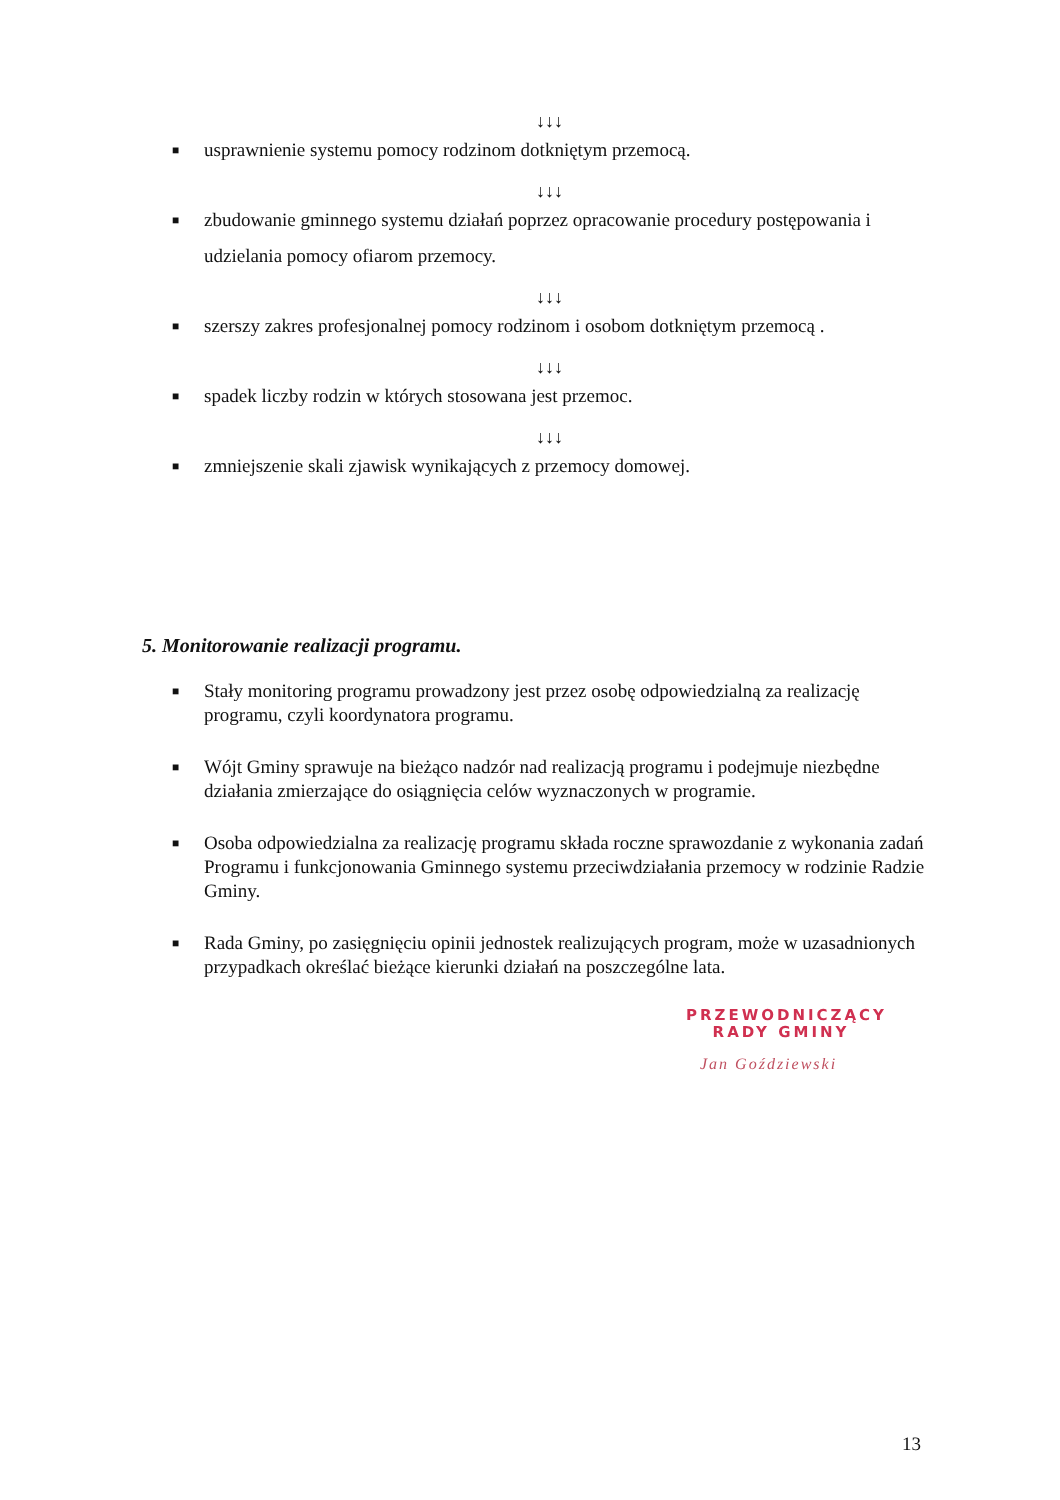↓↓↓
■ usprawnienie systemu pomocy rodzinom dotkniętym przemocą.
↓↓↓
■ zbudowanie gminnego systemu działań poprzez opracowanie procedury postępowania i udzielania pomocy ofiarom przemocy.
↓↓↓
■ szerszy zakres profesjonalnej pomocy rodzinom i osobom dotkniętym przemocą .
↓↓↓
■ spadek liczby rodzin w których stosowana jest przemoc.
↓↓↓
■ zmniejszenie skali zjawisk wynikających z przemocy domowej.
5. Monitorowanie realizacji programu.
■ Stały monitoring programu prowadzony jest przez osobę odpowiedzialną za realizację programu, czyli koordynatora programu.
■ Wójt Gminy sprawuje na bieżąco nadzór nad realizacją programu i podejmuje niezbędne działania zmierzające do osiągnięcia celów wyznaczonych w programie.
■ Osoba odpowiedzialna za realizację programu składa roczne sprawozdanie z wykonania zadań Programu i funkcjonowania Gminnego systemu przeciwdziałania przemocy w rodzinie Radzie Gminy.
■ Rada Gminy, po zasięgnięciu opinii jednostek realizujących program, może w uzasadnionych przypadkach określać bieżące kierunki działań na poszczególne lata.
PRZEWODNICZĄCY
RADY GMINY
Jan Goździewski
13